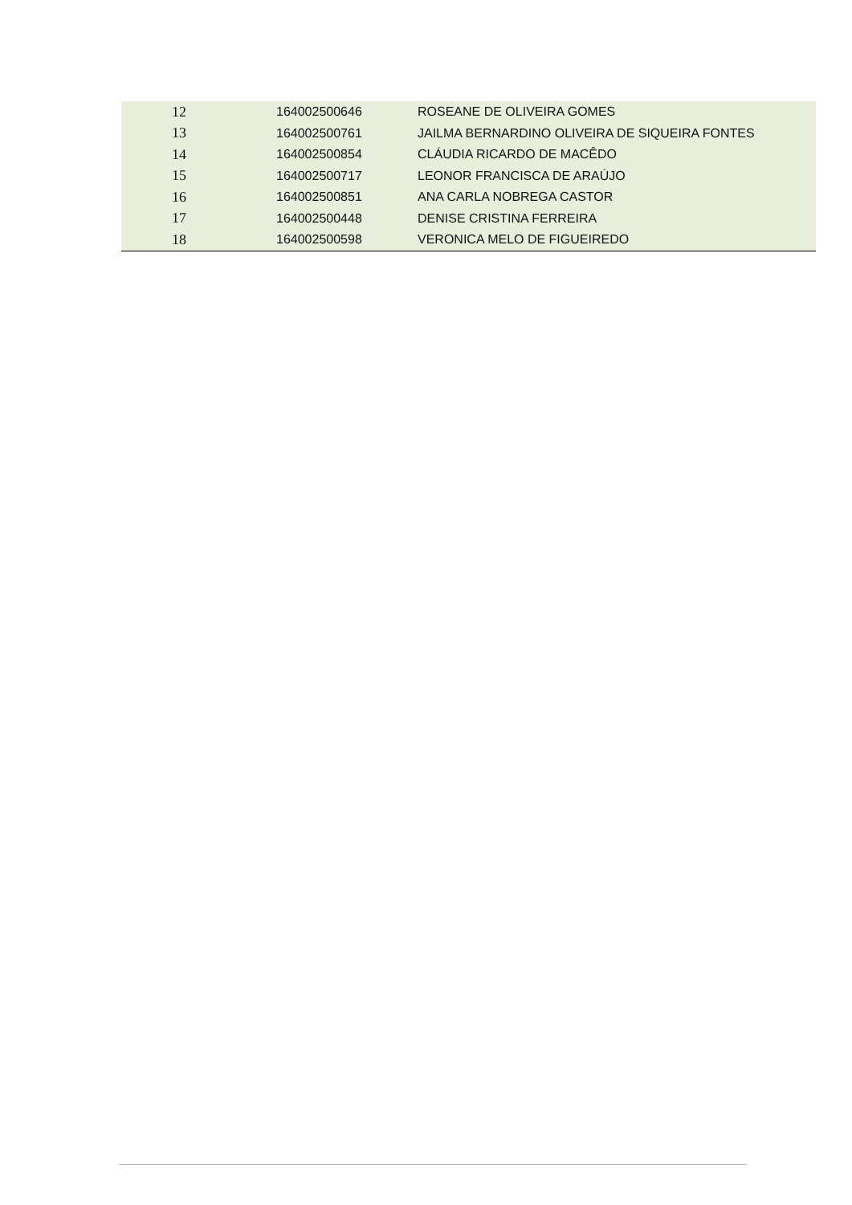| 12 | 164002500646 | ROSEANE DE OLIVEIRA GOMES |
| 13 | 164002500761 | JAILMA BERNARDINO OLIVEIRA DE SIQUEIRA FONTES |
| 14 | 164002500854 | CLÁUDIA RICARDO DE MACÊDO |
| 15 | 164002500717 | LEONOR FRANCISCA DE ARAÚJO |
| 16 | 164002500851 | ANA CARLA NOBREGA CASTOR |
| 17 | 164002500448 | DENISE CRISTINA FERREIRA |
| 18 | 164002500598 | VERONICA MELO DE FIGUEIREDO |